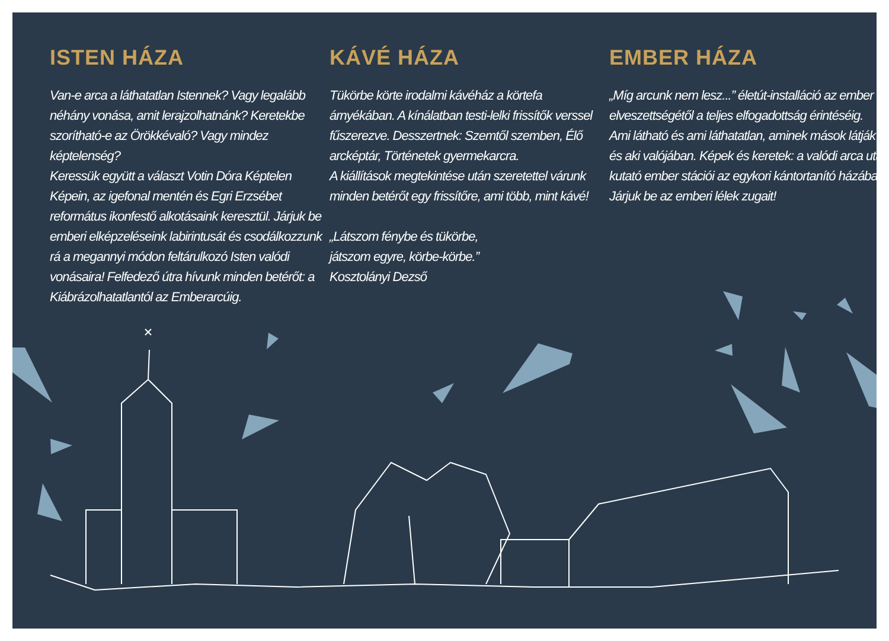ISTEN HÁZA
Van-e arca a láthatatlan Istennek? Vagy legalább néhány vonása, amit lerajzolhatnánk? Keretekbe szorítható-e az Örökkévaló? Vagy mindez képtelenség?
Keressük együtt a választ Votin Dóra Képtelen Képein, az igefonal mentén és Egri Erzsébet református ikonfestő alkotásaink keresztül. Járjuk be emberi elképzeléseink labirintusát és csodálkozzunk rá a megannyi módon feltárulkozó Isten valódi vonásaira! Felfedező útra hívunk minden betérőt: a Kiábrázolhatatlantól az Emberarcúig.
KÁVÉ HÁZA
Tükörbe körte irodalmi kávéház a körtefa árnyékában. A kínálatban testi-lelki frissítők verssel fűszerezve. Desszertnek: Szemtől szemben, Élő arcképtár, Történetek gyermekarcra.
A kiállítások megtekintése után szeretettel várunk minden betérőt egy frissítőre, ami több, mint kávé!
„Látszom fénybe és tükörbe,
játszom egyre, körbe-körbe.”
Kosztolányi Dezső
EMBER HÁZA
„Míg arcunk nem lesz...” életút-installáció az ember elveszettségétől a teljes elfogadottság érintéséig.
Ami látható és ami láthatatlan, aminek mások látják és aki valójában. Képek és keretek: a valódi arca után kutató ember stációi az egykori kántortanító házában.
Járjuk be az emberi lélek zugait!